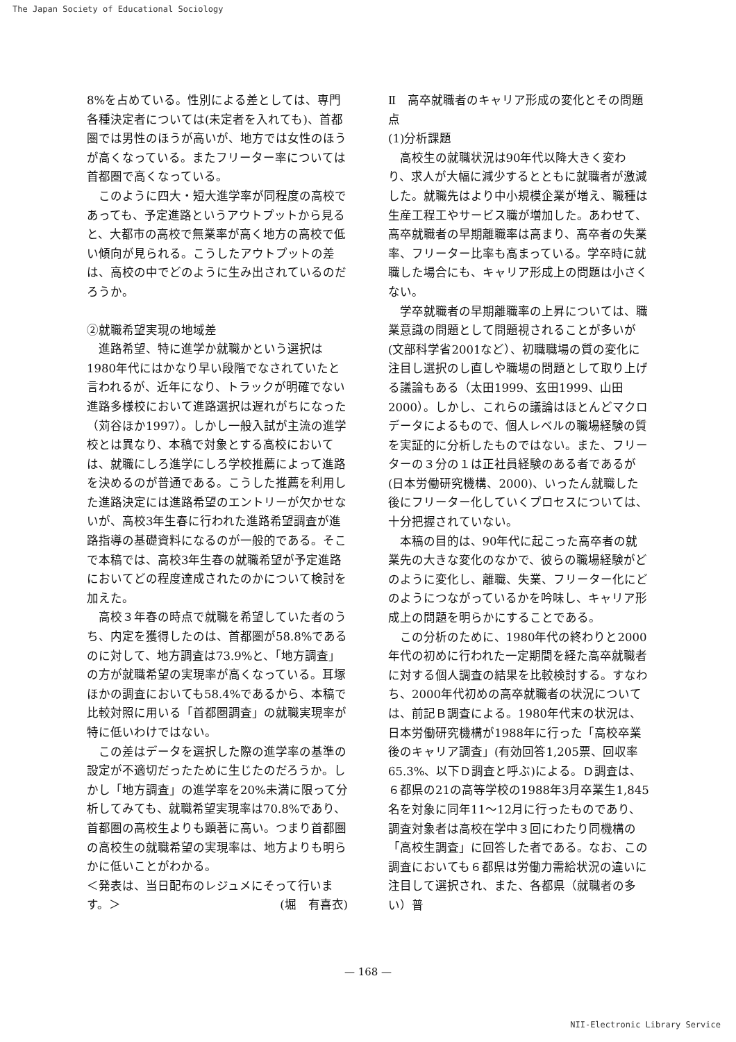The Japan Society of Educational Sociology
8%を占めている。性別による差としては、専門各種決定者については(未定者を入れても)、首都圏では男性のほうが高いが、地方では女性のほうが高くなっている。またフリーター率については首都圏で高くなっている。
このように四大・短大進学率が同程度の高校であっても、予定進路というアウトプットから見ると、大都市の高校で無業率が高く地方の高校で低い傾向が見られる。こうしたアウトプットの差は、高校の中でどのように生み出されているのだろうか。
②就職希望実現の地域差
進路希望、特に進学か就職かという選択は1980年代にはかなり早い段階でなされていたと言われるが、近年になり、トラックが明確でない進路多様校において進路選択は遅れがちになった（苅谷ほか1997）。しかし一般入試が主流の進学校とは異なり、本稿で対象とする高校においては、就職にしろ進学にしろ学校推薦によって進路を決めるのが普通である。こうした推薦を利用した進路決定には進路希望のエントリーが欠かせないが、高校3年生春に行われた進路希望調査が進路指導の基礎資料になるのが一般的である。そこで本稿では、高校3年生春の就職希望が予定進路においてどの程度達成されたのかについて検討を加えた。
高校３年春の時点で就職を希望していた者のうち、内定を獲得したのは、首都圏が58.8%であるのに対して、地方調査は73.9%と、「地方調査」の方が就職希望の実現率が高くなっている。耳塚ほかの調査においても58.4%であるから、本稿で比較対照に用いる「首都圏調査」の就職実現率が特に低いわけではない。
この差はデータを選択した際の進学率の基準の設定が不適切だったために生じたのだろうか。しかし「地方調査」の進学率を20%未満に限って分析してみても、就職希望実現率は70.8%であり、首都圏の高校生よりも顕著に高い。つまり首都圏の高校生の就職希望の実現率は、地方よりも明らかに低いことがわかる。
＜発表は、当日配布のレジュメにそって行います。＞ (堀　有喜衣)
Ⅱ　高卒就職者のキャリア形成の変化とその問題点
(1)分析課題
高校生の就職状況は90年代以降大きく変わり、求人が大幅に減少するとともに就職者が激減した。就職先はより中小規模企業が増え、職種は生産工程工やサービス職が増加した。あわせて、高卒就職者の早期離職率は高まり、高卒者の失業率、フリーター比率も高まっている。学卒時に就職した場合にも、キャリア形成上の問題は小さくない。
学卒就職者の早期離職率の上昇については、職業意識の問題として問題視されることが多いが(文部科学省2001など）、初職職場の質の変化に注目し選択のし直しや職場の問題として取り上げる議論もある（太田1999、玄田1999、山田2000）。しかし、これらの議論はほとんどマクロデータによるもので、個人レベルの職場経験の質を実証的に分析したものではない。また、フリーターの３分の１は正社員経験のある者であるが(日本労働研究機構、2000)、いったん就職した後にフリーター化していくプロセスについては、十分把握されていない。
本稿の目的は、90年代に起こった高卒者の就業先の大きな変化のなかで、彼らの職場経験がどのように変化し、離職、失業、フリーター化にどのようにつながっているかを吟味し、キャリア形成上の問題を明らかにすることである。
この分析のために、1980年代の終わりと2000年代の初めに行われた一定期間を経た高卒就職者に対する個人調査の結果を比較検討する。すなわち、2000年代初めの高卒就職者の状況については、前記Ｂ調査による。1980年代末の状況は、日本労働研究機構が1988年に行った「高校卒業後のキャリア調査」(有効回答1,205票、回収率65.3%、以下Ｄ調査と呼ぶ)による。Ｄ調査は、６都県の21の高等学校の1988年3月卒業生1,845名を対象に同年11～12月に行ったものであり、調査対象者は高校在学中３回にわたり同機構の「高校生調査」に回答した者である。なお、この調査においても６都県は労働力需給状況の違いに注目して選択され、また、各都県（就職者の多い）普
— 168 —
NII-Electronic Library Service